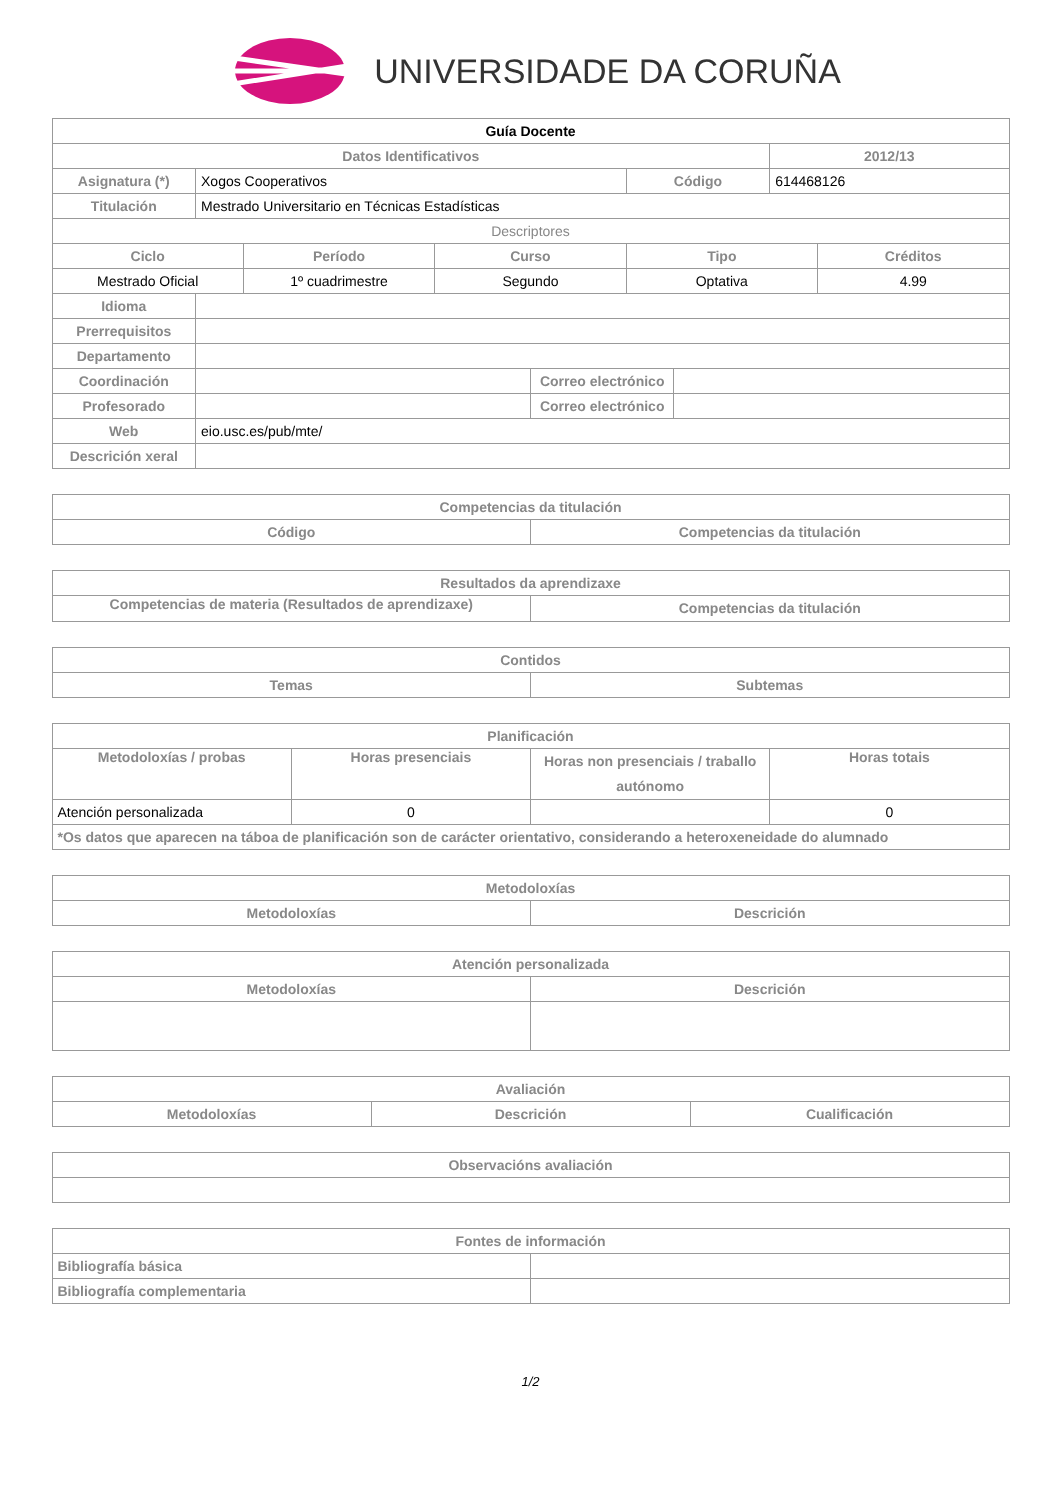UNIVERSIDADE DA CORUÑA
| Guía Docente | | | | | | | | |
| --- | --- | --- | --- | --- | --- | --- | --- | --- |
| Datos Identificativos | | | | | | | 2012/13 | |
| Asignatura (*) | Xogos Cooperativos | | | | Código | | 614468126 | |
| Titulación | Mestrado Universitario en Técnicas Estadísticas | | | | | | | |
| Descriptores | | | | | | | | |
| Ciclo | | Período | Curso | | Tipo | | | Créditos |
| Mestrado Oficial | | 1º cuadrimestre | Segundo | | Optativa | | | 4.99 |
| Idioma | | | | | | | | |
| Prerrequisitos | | | | | | | | |
| Departamento | | | | | | | | |
| Coordinación | | | | Correo electrónico | | | | |
| Profesorado | | | | Correo electrónico | | | | |
| Web | eio.usc.es/pub/mte/ | | | | | | | |
| Descrición xeral | | | | | | | | |
| Competencias da titulación | |
| --- | --- |
| Código | Competencias da titulación |
| Resultados da aprendizaxe | |
| --- | --- |
| Competencias de materia (Resultados de aprendizaxe) | Competencias da titulación |
| Contidos | |
| --- | --- |
| Temas | Subtemas |
| Planificación | | | |
| --- | --- | --- | --- |
| Metodoloxías / probas | Horas presenciais | Horas non presenciais / traballo autónomo | Horas totais |
| Atención personalizada | 0 | | 0 |
| *Os datos que aparecen na táboa de planificación son de carácter orientativo, considerando a heteroxeneidade do alumnado | | | |
| Metodoloxías | |
| --- | --- |
| Metodoloxías | Descrición |
| Atención personalizada | |
| --- | --- |
| Metodoloxías | Descrición |
| Avaliación | | |
| --- | --- | --- |
| Metodoloxías | Descrición | Cualificación |
| Observacións avaliación |
| --- |
| Fontes de información | |
| --- | --- |
| Bibliografía básica | |
| Bibliografía complementaria | |
1/2